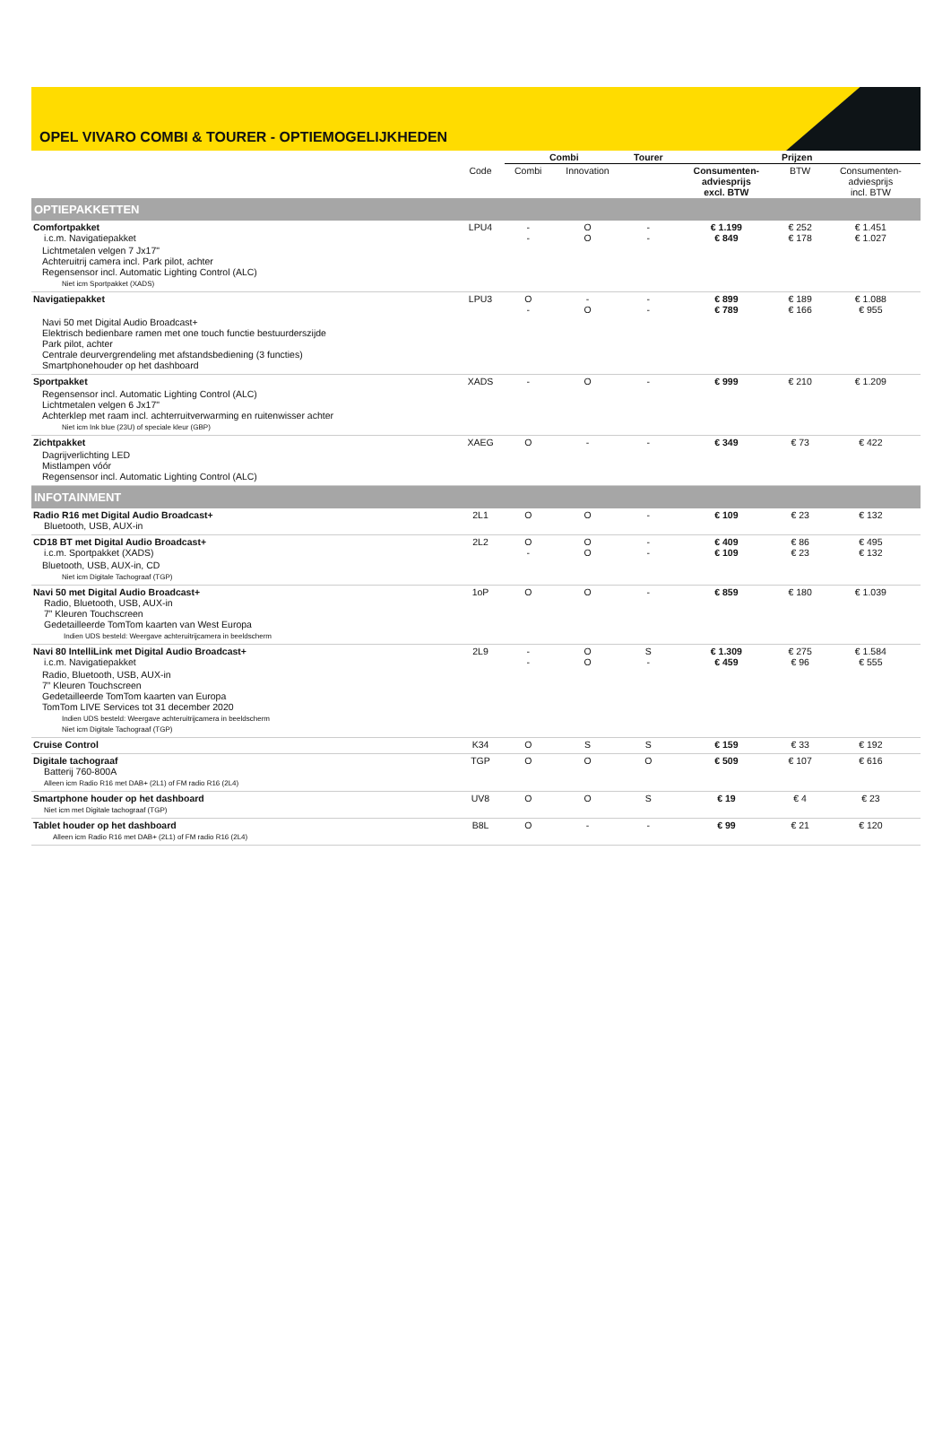OPEL VIVARO COMBI & TOURER - OPTIEMOGELIJKHEDEN
| | | Combi | | Tourer | Prijzen | | |
| --- | --- | --- | --- | --- | --- | --- | --- |
| | Code | Combi | Innovation | | Consumenten- adviesprijs excl. BTW | BTW | Consumenten- adviesprijs incl. BTW |
| OPTIEPAKKETTEN | | | | | | | |
| Comfortpakket i.c.m. Navigatiepakket | LPU4 | - - | O O | - - | € 1.199 € 849 | € 252 € 178 | € 1.451 € 1.027 |
| Lichtmetalen velgen 7 Jx17" Achteruitrij camera incl. Park pilot, achter Regensensor incl. Automatic Lighting Control (ALC) Niet icm Sportpakket (XADS) | | | | | | | |
| Navigatiepakket | LPU3 | O - | - O | - - | € 899 € 789 | € 189 € 166 | € 1.088 € 955 |
| Navi 50 met Digital Audio Broadcast+ Elektrisch bedienbare ramen met one touch functie bestuurderszijde Park pilot, achter Centrale deurvergrendeling met afstandsbediening (3 functies) Smartphonehouder op het dashboard | | | | | | | |
| Sportpakket | XADS | - | O | - | € 999 | € 210 | € 1.209 |
| Regensensor incl. Automatic Lighting Control (ALC) Lichtmetalen velgen 6 Jx17" Achterklep met raam incl. achterruitverwarming en ruitenwisser achter Niet icm Ink blue (23U) of speciale kleur (GBP) | | | | | | | |
| Zichtpakket | XAEG | O | - | - | € 349 | € 73 | € 422 |
| Dagrijverlichting LED Mistlampen vóór Regensensor incl. Automatic Lighting Control (ALC) | | | | | | | |
| INFOTAINMENT | | | | | | | |
| Radio R16 met Digital Audio Broadcast+ Bluetooth, USB, AUX-in | 2L1 | O | O | - | € 109 | € 23 | € 132 |
| CD18 BT met Digital Audio Broadcast+ i.c.m. Sportpakket (XADS) | 2L2 | O - | O O | - - | € 409 € 109 | € 86 € 23 | € 495 € 132 |
| Bluetooth, USB, AUX-in, CD Niet icm Digitale Tachograaf (TGP) | | | | | | | |
| Navi 50 met Digital Audio Broadcast+ Radio, Bluetooth, USB, AUX-in 7” Kleuren Touchscreen Gedetailleerde TomTom kaarten van West Europa Indien UDS besteld: Weergave achteruitrijcamera in beeldscherm | 1oP | O | O | - | € 859 | € 180 | € 1.039 |
| Navi 80 IntelliLink met Digital Audio Broadcast+ i.c.m. Navigatiepakket | 2L9 | - - | O O | S - | € 1.309 € 459 | € 275 € 96 | € 1.584 € 555 |
| Radio, Bluetooth, USB, AUX-in 7” Kleuren Touchscreen Gedetailleerde TomTom kaarten van Europa TomTom LIVE Services tot 31 december 2020 Indien UDS besteld: Weergave achteruitrijcamera in beeldscherm Niet icm Digitale Tachograaf (TGP) | | | | | | | |
| Cruise Control | K34 | O | S | S | € 159 | € 33 | € 192 |
| Digitale tachograaf Batterij 760-800A Alleen icm Radio R16 met DAB+ (2L1) of FM radio R16 (2L4) | TGP | O | O | O | € 509 | € 107 | € 616 |
| Smartphone houder op het dashboard Niet icm met Digitale tachograaf (TGP) | UV8 | O | O | S | € 19 | € 4 | € 23 |
| Tablet houder op het dashboard Alleen icm Radio R16 met DAB+ (2L1) of FM radio R16 (2L4) | B8L | O | - | - | € 99 | € 21 | € 120 |